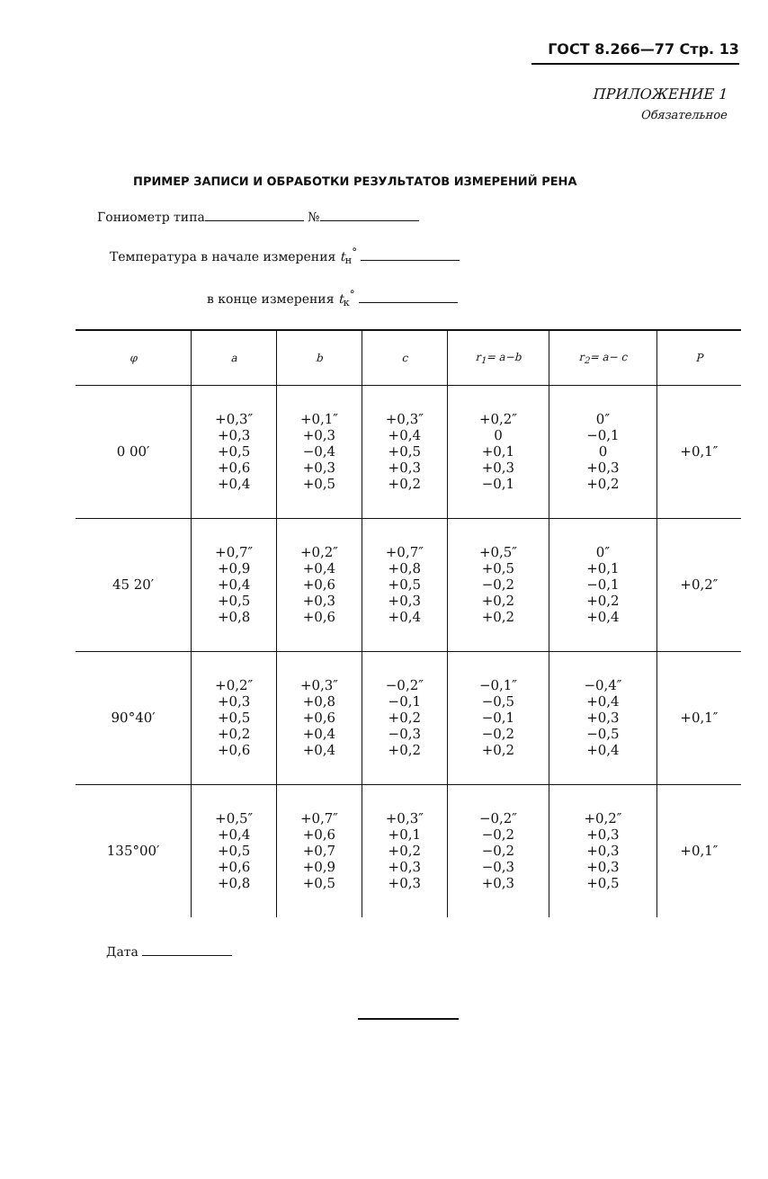ГОСТ 8.266—77 Стр. 13
ПРИЛОЖЕНИЕ 1
Обязательное
ПРИМЕР ЗАПИСИ И ОБРАБОТКИ РЕЗУЛЬТАТОВ ИЗМЕРЕНИЙ РЕНА
Гониометр типа №
Температура в начале измерения t<sub>н</sub><sup>°</sup>
в конце измерения t<sub>к</sub><sup>°</sup>
| φ | a | b | c | r<sub>1</sub>= a−b | r<sub>2</sub>= a− c | P |
| --- | --- | --- | --- | --- | --- | --- |
| 0 00′ | +0,3″ +0,3 +0,5 +0,6 +0,4 | +0,1″ +0,3 −0,4 +0,3 +0,5 | +0,3″ +0,4 +0,5 +0,3 +0,2 | +0,2″ 0 +0,1 +0,3 −0,1 | 0″ −0,1 0 +0,3 +0,2 | +0,1″ |
| 45 20′ | +0,7″ +0,9 +0,4 +0,5 +0,8 | +0,2″ +0,4 +0,6 +0,3 +0,6 | +0,7″ +0,8 +0,5 +0,3 +0,4 | +0,5″ +0,5 −0,2 +0,2 +0,2 | 0″ +0,1 −0,1 +0,2 +0,4 | +0,2″ |
| 90°40′ | +0,2″ +0,3 +0,5 +0,2 +0,6 | +0,3″ +0,8 +0,6 +0,4 +0,4 | −0,2″ −0,1 +0,2 −0,3 +0,2 | −0,1″ −0,5 −0,1 −0,2 +0,2 | −0,4″ +0,4 +0,3 −0,5 +0,4 | +0,1″ |
| 135°00′ | +0,5″ +0,4 +0,5 +0,6 +0,8 | +0,7″ +0,6 +0,7 +0,9 +0,5 | +0,3″ +0,1 +0,2 +0,3 +0,3 | −0,2″ −0,2 −0,2 −0,3 +0,3 | +0,2″ +0,3 +0,3 +0,3 +0,5 | +0,1″ |
Дата